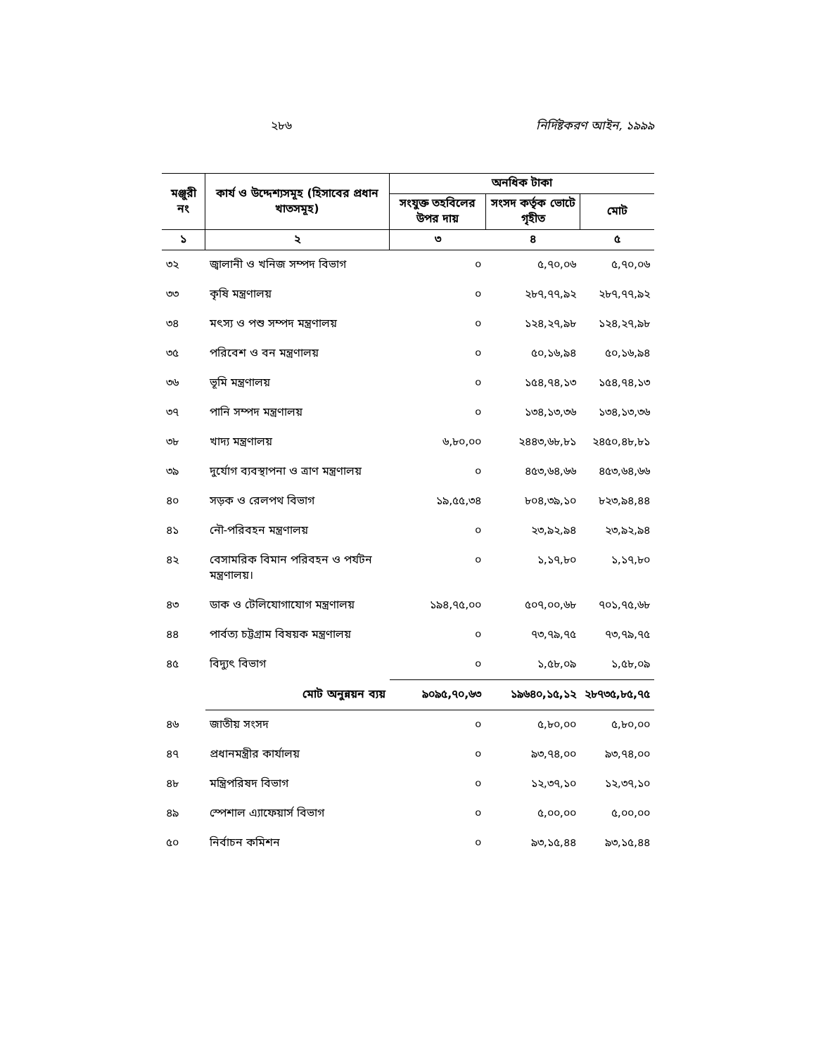২৮৬ নির্দিষ্টকরণ আইন, ১৯৯৯
| মঞ্জুরী নং | কার্য ও উদ্দেশ্যসমূহ (হিসাবের প্রধান খাতসমূহ) | অনধিক টাকা | | |
| --- | --- | --- | --- | --- |
| | | সংযুক্ত তহবিলের উপর দায় | সংসদ কর্তৃক ভোটে গৃহীত | মোট |
| ১ | ২ | ৩ | ৪ | ৫ |
| ৩২ | জ্বালানী ও খনিজ সম্পদ বিভাগ | ০ | ৫,৭০,০৬ | ৫,৭০,০৬ |
| ৩৩ | কৃষি মন্ত্রণালয় | ০ | ২৮৭,৭৭,৯২ | ২৮৭,৭৭,৯২ |
| ৩৪ | মৎস্য ও পশু সম্পদ মন্ত্রণালয় | ০ | ১২৪,২৭,৯৮ | ১২৪,২৭,৯৮ |
| ৩৫ | পরিবেশ ও বন মন্ত্রণালয় | ০ | ৫০,১৬,৯৪ | ৫০,১৬,৯৪ |
| ৩৬ | ভূমি মন্ত্রণালয় | ০ | ১৫৪,৭৪,১৩ | ১৫৪,৭৪,১৩ |
| ৩৭ | পানি সম্পদ মন্ত্রণালয় | ০ | ১৩৪,১৩,৩৬ | ১৩৪,১৩,৩৬ |
| ৩৮ | খাদ্য মন্ত্রণালয় | ৬,৮০,০০ | ২৪৪৩,৬৮,৮১ | ২৪৫০,৪৮,৮১ |
| ৩৯ | দুর্যোগ ব্যবস্থাপনা ও ত্রাণ মন্ত্রণালয় | ০ | ৪৫৩,৬৪,৬৬ | ৪৫৩,৬৪,৬৬ |
| ৪০ | সড়ক ও রেলপথ বিভাগ | ১৯,৫৫,৩৪ | ৮০৪,৩৯,১০ | ৮২৩,৯৪,৪৪ |
| ৪১ | নৌ-পরিবহন মন্ত্রণালয় | ০ | ২৩,৯২,৯৪ | ২৩,৯২,৯৪ |
| ৪২ | বেসামরিক বিমান পরিবহন ও পর্যটন মন্ত্রণালয়। | ০ | ১,১৭,৮০ | ১,১৭,৮০ |
| ৪৩ | ডাক ও টেলিযোগাযোগ মন্ত্রণালয় | ১৯৪,৭৫,০০ | ৫০৭,০০,৬৮ | ৭০১,৭৫,৬৮ |
| ৪৪ | পার্বত্য চট্টগ্রাম বিষয়ক মন্ত্রণালয় | ০ | ৭৩,৭৯,৭৫ | ৭৩,৭৯,৭৫ |
| ৪৫ | বিদ্যুৎ বিভাগ | ০ | ১,৫৮,০৯ | ১,৫৮,০৯ |
| | মোট অনুন্নয়ন ব্যয় | ৯০৯৫,৭০,৬৩ | ১৯৬৪০,১৫,১২ | ২৮৭৩৫,৮৫,৭৫ |
| ৪৬ | জাতীয় সংসদ | ০ | ৫,৮০,০০ | ৫,৮০,০০ |
| ৪৭ | প্রধানমন্ত্রীর কার্যালয় | ০ | ৯৩,৭৪,০০ | ৯৩,৭৪,০০ |
| ৪৮ | মন্ত্রিপরিষদ বিভাগ | ০ | ১২,৩৭,১০ | ১২,৩৭,১০ |
| ৪৯ | স্পেশাল এ্যাফেয়ার্স বিভাগ | ০ | ৫,০০,০০ | ৫,০০,০০ |
| ৫০ | নির্বাচন কমিশন | ০ | ৯৩,১৫,৪৪ | ৯৩,১৫,৪৪ |